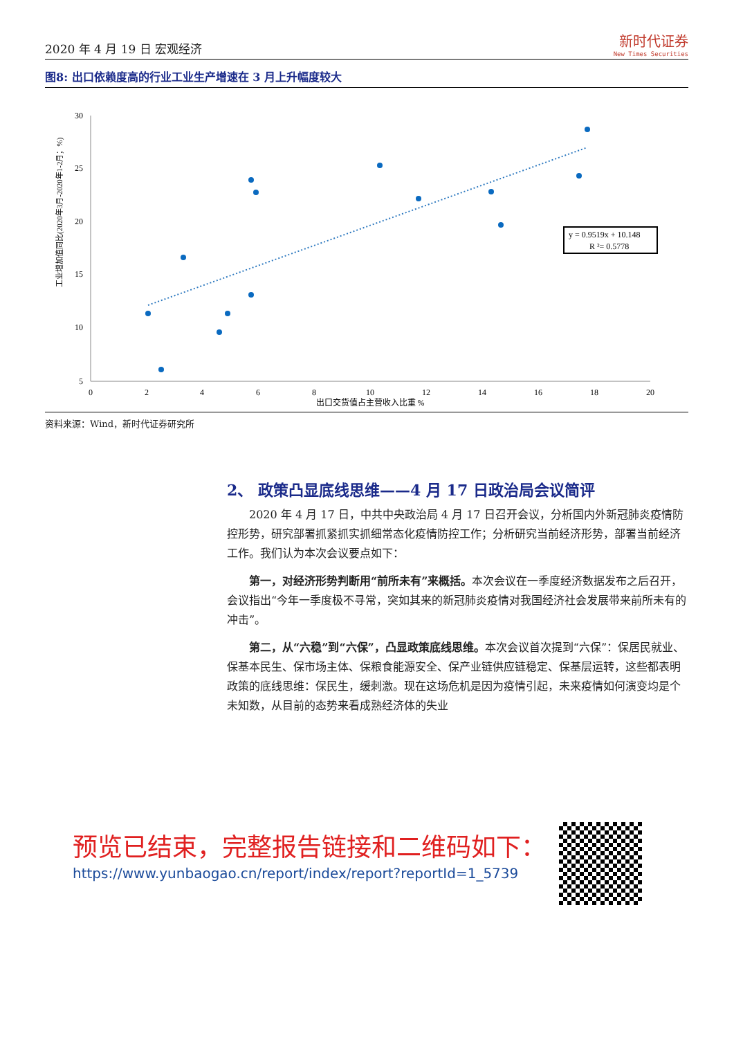2020 年 4 月 19 日 宏观经济
新时代证券
New Times Securities
图8: 出口依赖度高的行业工业生产增速在 3 月上升幅度较大
30
25
20
15
10
5
0
2
4
6
8
10
12
14
16
18
20
出口交货值占主营收入比重 %
工业增加值同比(2020年3月-2020年1-2月；%)
y = 0.9519x + 10.148
R ²= 0.5778
资料来源：Wind，新时代证券研究所
2、 政策凸显底线思维——4 月 17 日政治局会议简评
2020 年 4 月 17 日，中共中央政治局 4 月 17 日召开会议，分析国内外新冠肺炎疫情防控形势，研究部署抓紧抓实抓细常态化疫情防控工作；分析研究当前经济形势，部署当前经济工作。我们认为本次会议要点如下：
第一，对经济形势判断用“前所未有”来概括。本次会议在一季度经济数据发布之后召开，会议指出“今年一季度极不寻常，突如其来的新冠肺炎疫情对我国经济社会发展带来前所未有的冲击”。
第二，从“六稳”到“六保”，凸显政策底线思维。本次会议首次提到“六保”：保居民就业、保基本民生、保市场主体、保粮食能源安全、保产业链供应链稳定、保基层运转，这些都表明政策的底线思维：保民生，缓刺激。现在这场危机是因为疫情引起，未来疫情如何演变均是个未知数，从目前的态势来看成熟经济体的失业
预览已结束，完整报告链接和二维码如下：
https://www.yunbaogao.cn/report/index/report?reportId=1_5739